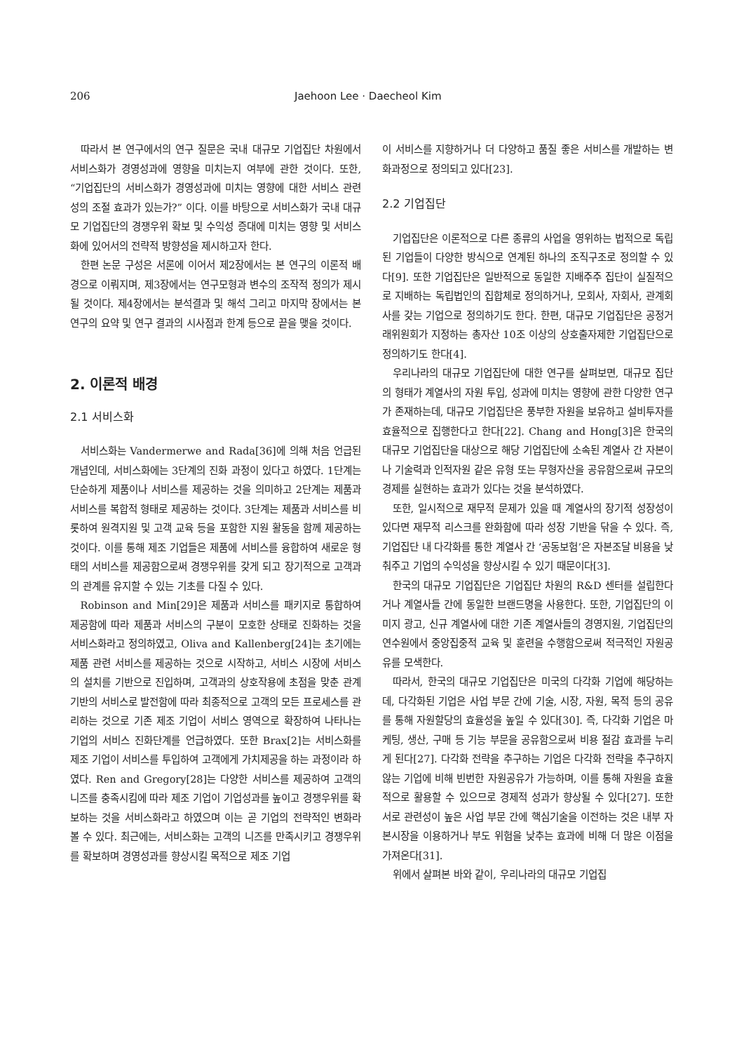206 Jaehoon Lee · Daecheol Kim
따라서 본 연구에서의 연구 질문은 국내 대규모 기업집단 차원에서 서비스화가 경영성과에 영향을 미치는지 여부에 관한 것이다. 또한, “기업집단의 서비스화가 경영성과에 미치는 영향에 대한 서비스 관련성의 조절 효과가 있는가?” 이다. 이를 바탕으로 서비스화가 국내 대규모 기업집단의 경쟁우위 확보 및 수익성 증대에 미치는 영향 및 서비스화에 있어서의 전략적 방향성을 제시하고자 한다.
한편 논문 구성은 서론에 이어서 제2장에서는 본 연구의 이론적 배경으로 이뤄지며, 제3장에서는 연구모형과 변수의 조작적 정의가 제시될 것이다. 제4장에서는 분석결과 및 해석 그리고 마지막 장에서는 본 연구의 요약 및 연구 결과의 시사점과 한계 등으로 끝을 맺을 것이다.
2. 이론적 배경
2.1 서비스화
서비스화는 Vandermerwe and Rada[36]에 의해 처음 언급된 개념인데, 서비스화에는 3단계의 진화 과정이 있다고 하였다. 1단계는 단순하게 제품이나 서비스를 제공하는 것을 의미하고 2단계는 제품과 서비스를 복합적 형태로 제공하는 것이다. 3단계는 제품과 서비스를 비롯하여 원격지원 및 고객 교육 등을 포함한 지원 활동을 함께 제공하는 것이다. 이를 통해 제조 기업들은 제품에 서비스를 융합하여 새로운 형태의 서비스를 제공함으로써 경쟁우위를 갖게 되고 장기적으로 고객과의 관계를 유지할 수 있는 기초를 다질 수 있다.
Robinson and Min[29]은 제품과 서비스를 패키지로 통합하여 제공함에 따라 제품과 서비스의 구분이 모호한 상태로 진화하는 것을 서비스화라고 정의하였고, Oliva and Kallenberg[24]는 초기에는 제품 관련 서비스를 제공하는 것으로 시작하고, 서비스 시장에 서비스의 설치를 기반으로 진입하며, 고객과의 상호작용에 초점을 맞춘 관계 기반의 서비스로 발전함에 따라 최종적으로 고객의 모든 프로세스를 관리하는 것으로 기존 제조 기업이 서비스 영역으로 확장하여 나타나는 기업의 서비스 진화단계를 언급하였다. 또한 Brax[2]는 서비스화를 제조 기업이 서비스를 투입하여 고객에게 가치제공을 하는 과정이라 하였다. Ren and Gregory[28]는 다양한 서비스를 제공하여 고객의 니즈를 충족시킴에 따라 제조 기업이 기업성과를 높이고 경쟁우위를 확보하는 것을 서비스화라고 하였으며 이는 곧 기업의 전략적인 변화라 볼 수 있다. 최근에는, 서비스화는 고객의 니즈를 만족시키고 경쟁우위를 확보하며 경영성과를 향상시킬 목적으로 제조 기업
이 서비스를 지향하거나 더 다양하고 품질 좋은 서비스를 개발하는 변화과정으로 정의되고 있다[23].
2.2 기업집단
기업집단은 이론적으로 다른 종류의 사업을 영위하는 법적으로 독립된 기업들이 다양한 방식으로 연계된 하나의 조직구조로 정의할 수 있다[9]. 또한 기업집단은 일반적으로 동일한 지배주주 집단이 실질적으로 지배하는 독립법인의 집합체로 정의하거나, 모회사, 자회사, 관계회사를 갖는 기업으로 정의하기도 한다. 한편, 대규모 기업집단은 공정거래위원회가 지정하는 총자산 10조 이상의 상호출자제한 기업집단으로 정의하기도 한다[4].
우리나라의 대규모 기업집단에 대한 연구를 살펴보면, 대규모 집단의 형태가 계열사의 자원 투입, 성과에 미치는 영향에 관한 다양한 연구가 존재하는데, 대규모 기업집단은 풍부한 자원을 보유하고 설비투자를 효율적으로 집행한다고 한다[22]. Chang and Hong[3]은 한국의 대규모 기업집단을 대상으로 해당 기업집단에 소속된 계열사 간 자본이나 기술력과 인적자원 같은 유형 또는 무형자산을 공유함으로써 규모의 경제를 실현하는 효과가 있다는 것을 분석하였다.
또한, 일시적으로 재무적 문제가 있을 때 계열사의 장기적 성장성이 있다면 재무적 리스크를 완화함에 따라 성장 기반을 닦을 수 있다. 즉, 기업집단 내 다각화를 통한 계열사 간 ‘공동보험’은 자본조달 비용을 낮춰주고 기업의 수익성을 향상시킬 수 있기 때문이다[3].
한국의 대규모 기업집단은 기업집단 차원의 R&D 센터를 설립한다거나 계열사들 간에 동일한 브랜드명을 사용한다. 또한, 기업집단의 이미지 광고, 신규 계열사에 대한 기존 계열사들의 경영지원, 기업집단의 연수원에서 중앙집중적 교육 및 훈련을 수행함으로써 적극적인 자원공유를 모색한다.
따라서, 한국의 대규모 기업집단은 미국의 다각화 기업에 해당하는데, 다각화된 기업은 사업 부문 간에 기술, 시장, 자원, 목적 등의 공유를 통해 자원할당의 효율성을 높일 수 있다[30]. 즉, 다각화 기업은 마케팅, 생산, 구매 등 기능 부문을 공유함으로써 비용 절감 효과를 누리게 된다[27]. 다각화 전략을 추구하는 기업은 다각화 전략을 추구하지 않는 기업에 비해 빈번한 자원공유가 가능하며, 이를 통해 자원을 효율적으로 활용할 수 있으므로 경제적 성과가 향상될 수 있다[27]. 또한 서로 관련성이 높은 사업 부문 간에 핵심기술을 이전하는 것은 내부 자본시장을 이용하거나 부도 위험을 낮추는 효과에 비해 더 많은 이점을 가져온다[31].
위에서 살펴본 바와 같이, 우리나라의 대규모 기업집